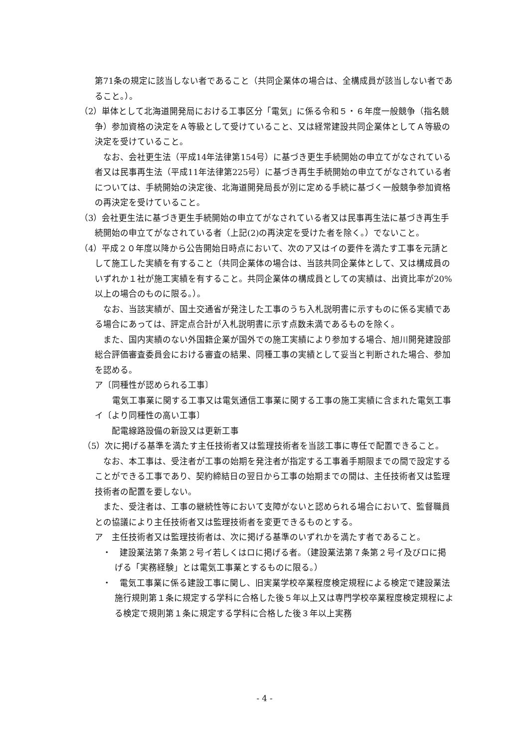第71条の規定に該当しない者であること（共同企業体の場合は、全構成員が該当しない者であること。）。
（2）単体として北海道開発局における工事区分「電気」に係る令和５・６年度一般競争（指名競争）参加資格の決定をＡ等級として受けていること、又は経常建設共同企業体としてＡ等級の決定を受けていること。
なお、会社更生法（平成14年法律第154号）に基づき更生手続開始の申立てがなされている者又は民事再生法（平成11年法律第225号）に基づき再生手続開始の申立てがなされている者については、手続開始の決定後、北海道開発局長が別に定める手続に基づく一般競争参加資格の再決定を受けていること。
（3）会社更生法に基づき更生手続開始の申立てがなされている者又は民事再生法に基づき再生手続開始の申立てがなされている者（上記(2)の再決定を受けた者を除く。）でないこと。
（4）平成２０年度以降から公告開始日時点において、次のア又はイの要件を満たす工事を元請として施工した実績を有すること（共同企業体の場合は、当該共同企業体として、又は構成員のいずれか１社が施工実績を有すること。共同企業体の構成員としての実績は、出資比率が20%以上の場合のものに限る。）。
なお、当該実績が、国土交通省が発注した工事のうち入札説明書に示すものに係る実績である場合にあっては、評定点合計が入札説明書に示す点数未満であるものを除く。
また、国内実績のない外国籍企業が国外での施工実績により参加する場合、旭川開発建設部総合評価審査委員会における審査の結果、同種工事の実績として妥当と判断された場合、参加を認める。
ア〔同種性が認められる工事〕
電気工事業に関する工事又は電気通信工事業に関する工事の施工実績に含まれた電気工事
イ〔より同種性の高い工事〕
配電線路設備の新設又は更新工事
（5）次に掲げる基準を満たす主任技術者又は監理技術者を当該工事に専任で配置できること。
なお、本工事は、受注者が工事の始期を発注者が指定する工事着手期限までの間で設定することができる工事であり、契約締結日の翌日から工事の始期までの間は、主任技術者又は監理技術者の配置を要しない。
また、受注者は、工事の継続性等において支障がないと認められる場合において、監督職員との協議により主任技術者又は監理技術者を変更できるものとする。
ア　主任技術者又は監理技術者は、次に掲げる基準のいずれかを満たす者であること。
・　建設業法第７条第２号イ若しくはロに掲げる者。（建設業法第７条第２号イ及びロに掲げる「実務経験」とは電気工事業とするものに限る。）
・　電気工事業に係る建設工事に関し、旧実業学校卒業程度検定規程による検定で建設業法施行規則第１条に規定する学科に合格した後５年以上又は専門学校卒業程度検定規程による検定で規則第１条に規定する学科に合格した後３年以上実務
- 4 -